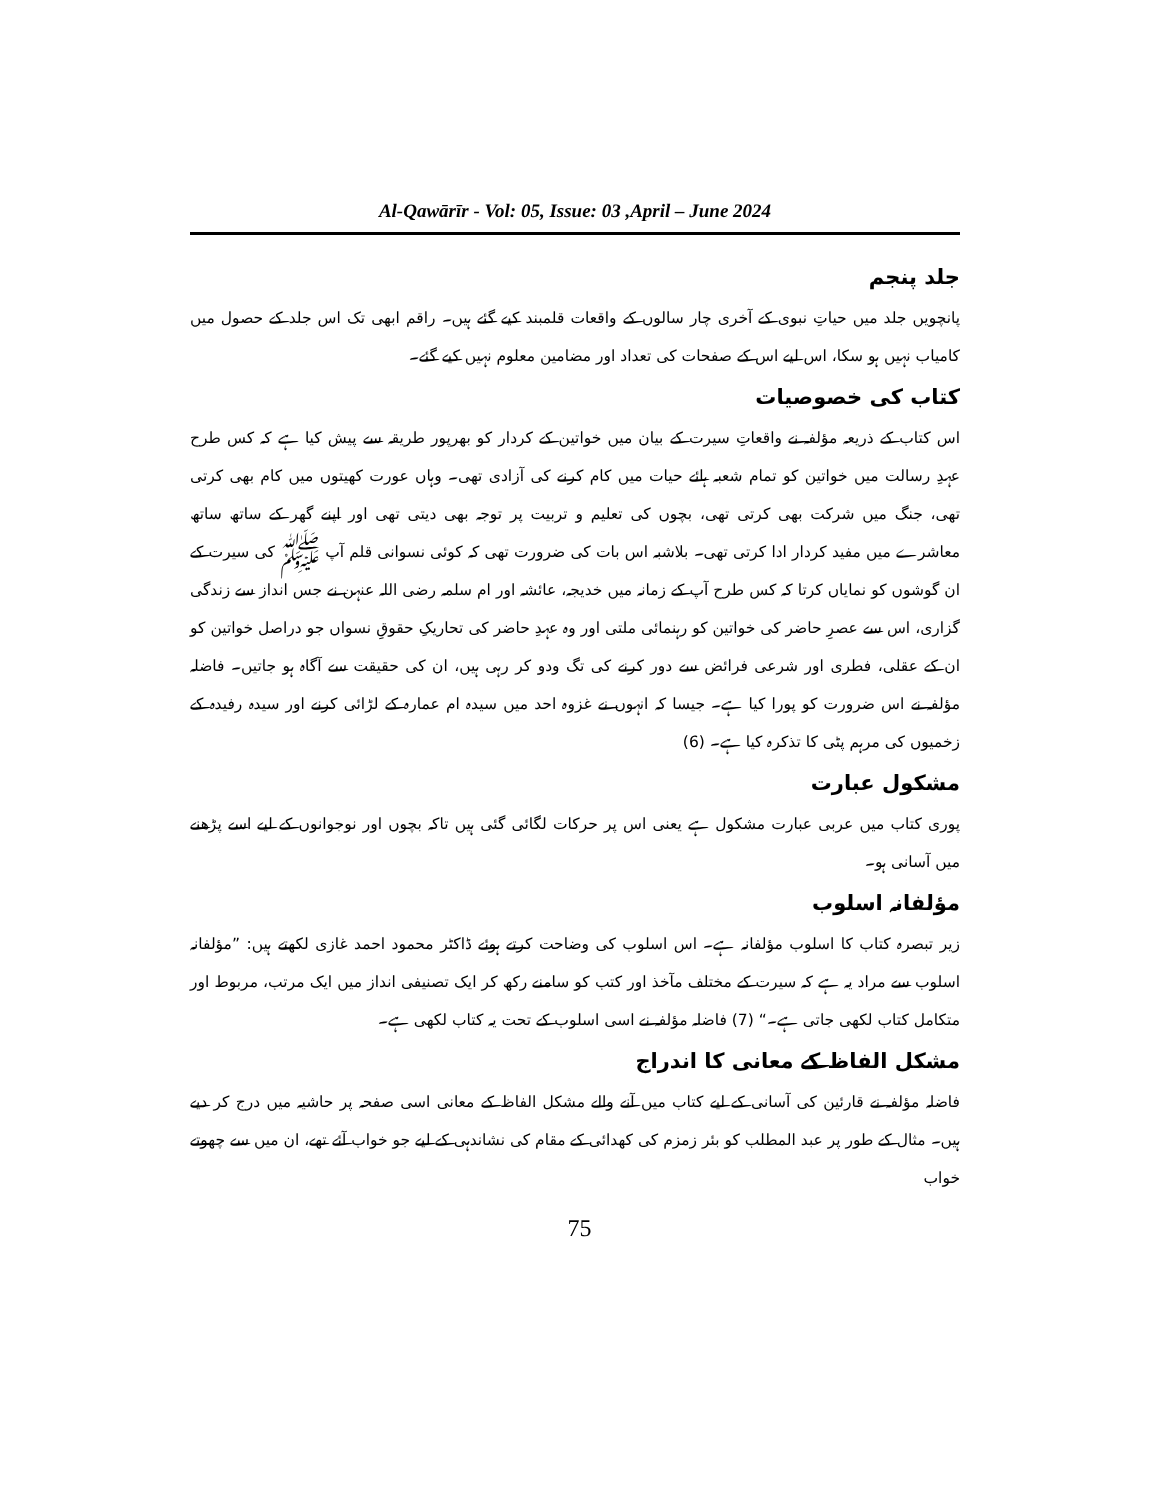Al-Qawārīr - Vol: 05, Issue: 03 ,April – June 2024
جلد پنجم
پانچویں جلد میں حیاتِ نبوی کے آخری چار سالوں کے واقعات قلمبند کیے گئے ہیں۔ راقم ابھی تک اس جلد کے حصول میں کامیاب نہیں ہو سکا، اس لیے اس کے صفحات کی تعداد اور مضامین معلوم نہیں کیے گئے۔
کتاب کی خصوصیات
اس کتاب کے ذریعہ مؤلفہ نے واقعاتِ سیرت کے بیان میں خواتین کے کردار کو بھرپور طریقہ سے پیش کیا ہے کہ کس طرح عہدِ رسالت میں خواتین کو تمام شعبہ ہائے حیات میں کام کرنے کی آزادی تھی۔ وہاں عورت کھیتوں میں کام بھی کرتی تھی، جنگ میں شرکت بھی کرتی تھی، بچوں کی تعلیم و تربیت پر توجہ بھی دیتی تھی اور اپنے گھر کے ساتھ ساتھ معاشرے میں مفید کردار ادا کرتی تھی۔ بلاشبہ اس بات کی ضرورت تھی کہ کوئی نسوانی قلم آپ ﷺ کی سیرت کے ان گوشوں کو نمایاں کرتا کہ کس طرح آپ کے زمانہ میں خدیجہ، عائشہ اور ام سلمہ رضی اللہ عنہن نے جس انداز سے زندگی گزاری، اس سے عصرِ حاضر کی خواتین کو رہنمائی ملتی اور وہ عہدِ حاضر کی تحاریکِ حقوقِ نسواں جو دراصل خواتین کو ان کے عقلی، فطری اور شرعی فرائض سے دور کرنے کی تگ ودو کر رہی ہیں، ان کی حقیقت سے آگاہ ہو جاتیں۔ فاضلہ مؤلفہ نے اس ضرورت کو پورا کیا ہے۔ جیسا کہ انہوں نے غزوہ احد میں سیدہ ام عمارہ کے لڑائی کرنے اور سیدہ رفیدہ کے زخمیوں کی مرہم پٹی کا تذکرہ کیا ہے۔ (6)
مشکول عبارت
پوری کتاب میں عربی عبارت مشکول ہے یعنی اس پر حرکات لگائی گئی ہیں تاکہ بچوں اور نوجوانوں کے لیے اسے پڑھنے میں آسانی ہو۔
مؤلفانہ اسلوب
زیر تبصرہ کتاب کا اسلوب مؤلفانہ ہے۔ اس اسلوب کی وضاحت کرتے ہوئے ڈاکٹر محمود احمد غازی لکھتے ہیں: ”مؤلفانہ اسلوب سے مراد یہ ہے کہ سیرت کے مختلف مآخذ اور کتب کو سامنے رکھ کر ایک تصنیفی انداز میں ایک مرتب، مربوط اور متکامل کتاب لکھی جاتی ہے۔“ (7) فاضلہ مؤلفہ نے اسی اسلوب کے تحت یہ کتاب لکھی ہے۔
مشکل الفاظ کے معانی کا اندراج
فاضلہ مؤلفہ نے قارئین کی آسانی کے لیے کتاب میں آنے والے مشکل الفاظ کے معانی اسی صفحہ پر حاشیہ میں درج کر دیے ہیں۔ مثال کے طور پر عبد المطلب کو بئر زمزم کی کھدائی کے مقام کی نشاندہی کے لیے جو خواب آئے تھے، ان میں سے چھوتے خواب
75